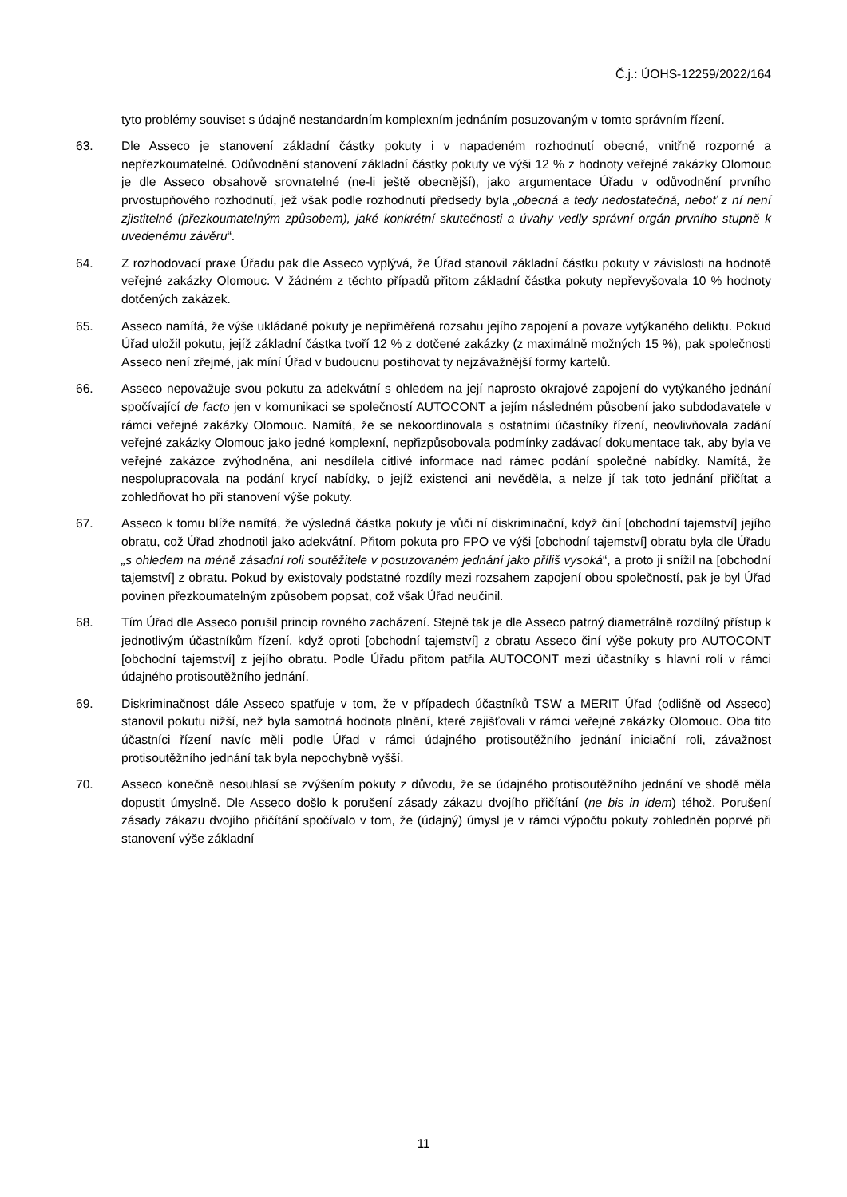Č.j.: ÚOHS-12259/2022/164
tyto problémy souviset s údajně nestandardním komplexním jednáním posuzovaným v tomto správním řízení.
63. Dle Asseco je stanovení základní částky pokuty i v napadeném rozhodnutí obecné, vnitřně rozporné a nepřezkoumatelné. Odůvodnění stanovení základní částky pokuty ve výši 12 % z hodnoty veřejné zakázky Olomouc je dle Asseco obsahově srovnatelné (ne-li ještě obecnější), jako argumentace Úřadu v odůvodnění prvního prvostupňového rozhodnutí, jež však podle rozhodnutí předsedy byla „obecná a tedy nedostatečná, neboť z ní není zjistitelné (přezkoumatelným způsobem), jaké konkrétní skutečnosti a úvahy vedly správní orgán prvního stupně k uvedenému závěru“.
64. Z rozhodovací praxe Úřadu pak dle Asseco vyplývá, že Úřad stanovil základní částku pokuty v závislosti na hodnotě veřejné zakázky Olomouc. V žádném z těchto případů přitom základní částka pokuty nepřevyšovala 10 % hodnoty dotčených zakázek.
65. Asseco namítá, že výše ukládané pokuty je nepřiměřená rozsahu jejího zapojení a povaze vytýkaného deliktu. Pokud Úřad uložil pokutu, jejíž základní částka tvoří 12 % z dotčené zakázky (z maximálně možných 15 %), pak společnosti Asseco není zřejmé, jak míní Úřad v budoucnu postihovat ty nejzávažnější formy kartelů.
66. Asseco nepovažuje svou pokutu za adekvátní s ohledem na její naprosto okrajové zapojení do vytýkaného jednání spočívající de facto jen v komunikaci se společností AUTOCONT a jejím následném působení jako subdodavatele v rámci veřejné zakázky Olomouc. Namítá, že se nekoordinovala s ostatními účastníky řízení, neovlivňovala zadání veřejné zakázky Olomouc jako jedné komplexní, nepřizpůsobovala podmínky zadávací dokumentace tak, aby byla ve veřejné zakázce zvýhodněna, ani nesdílela citlivé informace nad rámec podání společné nabídky. Namítá, že nespolupracovala na podání krycí nabídky, o jejíž existenci ani nevěděla, a nelze jí tak toto jednání přičítat a zohledňovat ho při stanovení výše pokuty.
67. Asseco k tomu blíže namítá, že výsledná částka pokuty je vůči ní diskriminační, když činí [obchodní tajemství] jejího obratu, což Úřad zhodnotil jako adekvátní. Přitom pokuta pro FPO ve výši [obchodní tajemství] obratu byla dle Úřadu „s ohledem na méně zásadní roli soutěžitele v posuzovaném jednání jako příliš vysoká“, a proto ji snížil na [obchodní tajemství] z obratu. Pokud by existovaly podstatné rozdíly mezi rozsahem zapojení obou společností, pak je byl Úřad povinen přezkoumatelným způsobem popsat, což však Úřad neučinil.
68. Tím Úřad dle Asseco porušil princip rovného zacházení. Stejně tak je dle Asseco patrný diametrálně rozdílný přístup k jednotlivým účastníkům řízení, když oproti [obchodní tajemství] z obratu Asseco činí výše pokuty pro AUTOCONT [obchodní tajemství] z jejího obratu. Podle Úřadu přitom patřila AUTOCONT mezi účastníky s hlavní rolí v rámci údajného protisoutěžního jednání.
69. Diskriminačnost dále Asseco spatřuje v tom, že v případech účastníků TSW a MERIT Úřad (odlišně od Asseco) stanovil pokutu nižší, než byla samotná hodnota plnění, které zajišťovali v rámci veřejné zakázky Olomouc. Oba tito účastníci řízení navíc měli podle Úřad v rámci údajného protisoutěžního jednání iniciační roli, závažnost protisoutěžního jednání tak byla nepochybně vyšší.
70. Asseco konečně nesouhlasí se zvýšením pokuty z důvodu, že se údajného protisoutěžního jednání ve shodě měla dopustit úmyslně. Dle Asseco došlo k porušení zásady zákazu dvojího přičítání (ne bis in idem) téhož. Porušení zásady zákazu dvojího přičítání spočívalo v tom, že (údajný) úmysl je v rámci výpočtu pokuty zohledněn poprvé při stanovení výše základní
11